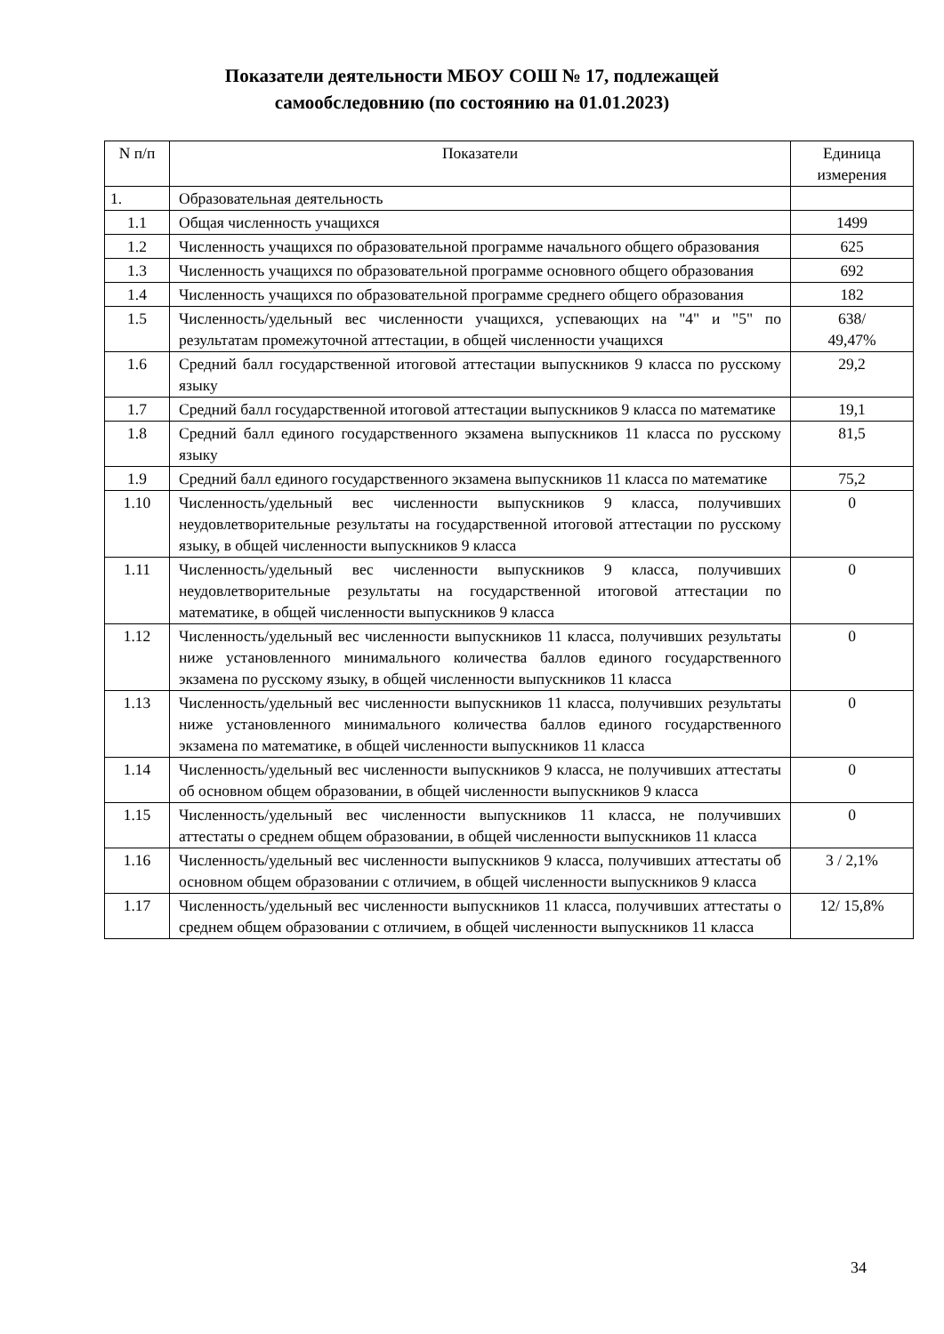Показатели деятельности МБОУ СОШ № 17, подлежащей
самообследовнию (по состоянию на 01.01.2023)
| N п/п | Показатели | Единица измерения |
| 1. | Образовательная деятельность | |
| 1.1 | Общая численность учащихся | 1499 |
| 1.2 | Численность учащихся по образовательной программе начального общего образования | 625 |
| 1.3 | Численность учащихся по образовательной программе основного общего образования | 692 |
| 1.4 | Численность учащихся по образовательной программе среднего общего образования | 182 |
| 1.5 | Численность/удельный вес численности учащихся, успевающих на "4" и "5" по результатам промежуточной аттестации, в общей численности учащихся | 638/ 49,47% |
| 1.6 | Средний балл государственной итоговой аттестации выпускников 9 класса по русскому языку | 29,2 |
| 1.7 | Средний балл государственной итоговой аттестации выпускников 9 класса по математике | 19,1 |
| 1.8 | Средний балл единого государственного экзамена выпускников 11 класса по русскому языку | 81,5 |
| 1.9 | Средний балл единого государственного экзамена выпускников 11 класса по математике | 75,2 |
| 1.10 | Численность/удельный вес численности выпускников 9 класса, получивших неудовлетворительные результаты на государственной итоговой аттестации по русскому языку, в общей численности выпускников 9 класса | 0 |
| 1.11 | Численность/удельный вес численности выпускников 9 класса, получивших неудовлетворительные результаты на государственной итоговой аттестации по математике, в общей численности выпускников 9 класса | 0 |
| 1.12 | Численность/удельный вес численности выпускников 11 класса, получивших результаты ниже установленного минимального количества баллов единого государственного экзамена по русскому языку, в общей численности выпускников 11 класса | 0 |
| 1.13 | Численность/удельный вес численности выпускников 11 класса, получивших результаты ниже установленного минимального количества баллов единого государственного экзамена по математике, в общей численности выпускников 11 класса | 0 |
| 1.14 | Численность/удельный вес численности выпускников 9 класса, не получивших аттестаты об основном общем образовании, в общей численности выпускников 9 класса | 0 |
| 1.15 | Численность/удельный вес численности выпускников 11 класса, не получивших аттестаты о среднем общем образовании, в общей численности выпускников 11 класса | 0 |
| 1.16 | Численность/удельный вес численности выпускников 9 класса, получивших аттестаты об основном общем образовании с отличием, в общей численности выпускников 9 класса | 3 / 2,1% |
| 1.17 | Численность/удельный вес численности выпускников 11 класса, получивших аттестаты о среднем общем образовании с отличием, в общей численности выпускников 11 класса | 12/ 15,8% |
34